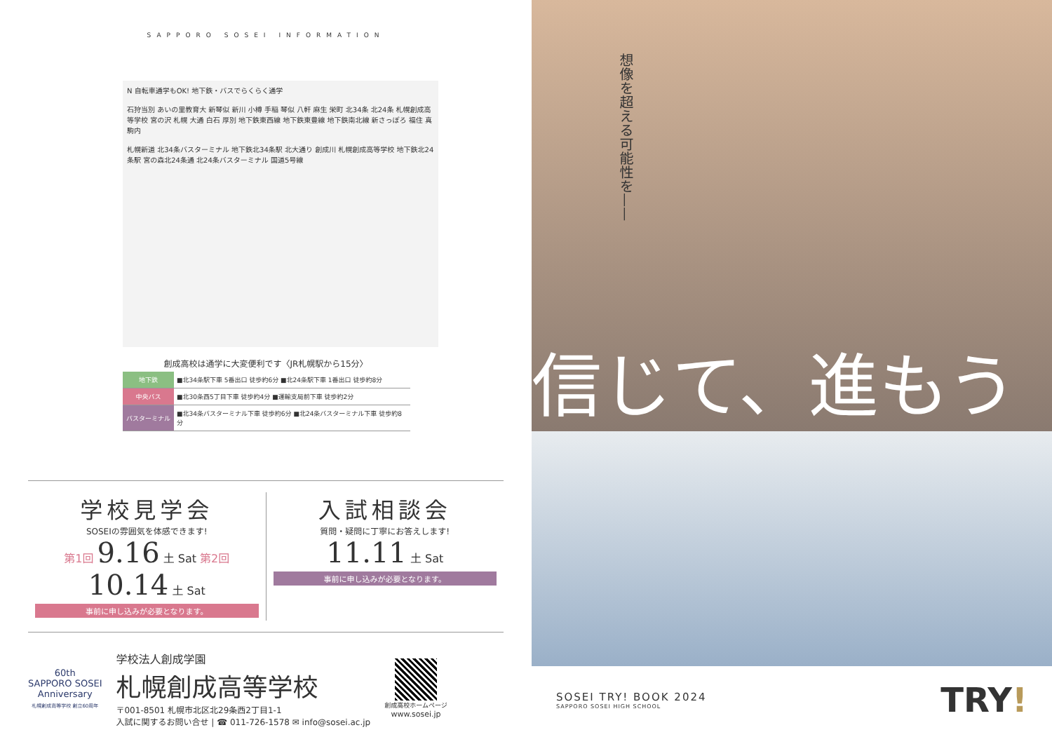SAPPORO SOSEI INFORMATION
N 自転車通学もOK! 地下鉄・バスでらくらく通学
石狩当別 あいの里教育大 新琴似 新川 小樽 手稲 琴似 八軒 麻生 栄町 北34条 北24条 札幌創成高等学校 宮の沢 札幌 大通 白石 厚別 地下鉄東西線 地下鉄東豊線 地下鉄南北線 新さっぽろ 福住 真駒内
札幌新道 北34条バスターミナル 地下鉄北34条駅 北大通り 創成川 札幌創成高等学校 地下鉄北24条駅 宮の森北24条通 北24条バスターミナル 国道5号線
創成高校は通学に大変便利です〈JR札幌駅から15分〉
| 地下鉄 | ■北34条駅下車 5番出口 徒歩約6分 ■北24条駅下車 1番出口 徒歩約8分 |
| 中央バス | ■北30条西5丁目下車 徒歩約4分 ■運輸支局前下車 徒歩約2分 |
| バスターミナル | ■北34条バスターミナル下車 徒歩約6分 ■北24条バスターミナル下車 徒歩約8分 |
学校見学会
SOSEIの雰囲気を体感できます!
第1回 9.16 土 Sat 第2回 10.14 土 Sat
事前に申し込みが必要となります。
入試相談会
質問・疑問に丁寧にお答えします!
11.11 土 Sat
事前に申し込みが必要となります。
60th
SAPPORO SOSEI
Anniversary
札幌創成高等学校 創立60周年
学校法人創成学園
札幌創成高等学校
〒001-8501 札幌市北区北29条西2丁目1-1
入試に関するお問い合せ | ☎ 011-726-1578 ✉ info@sosei.ac.jp
創成高校ホームページ
www.sosei.jp
想像を超える可能性を——
信じて、進もう
SOSEI TRY! BOOK 2024
SAPPORO SOSEI HIGH SCHOOL
TRY!